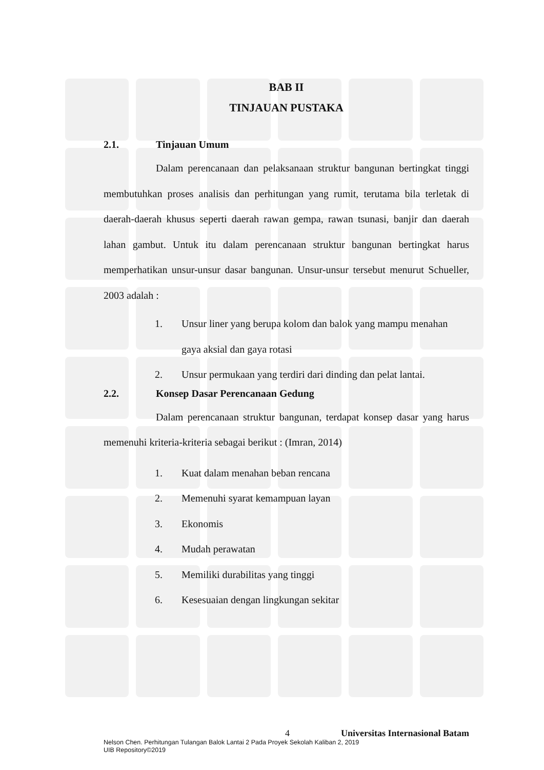BAB II
TINJAUAN PUSTAKA
2.1. Tinjauan Umum
Dalam perencanaan dan pelaksanaan struktur bangunan bertingkat tinggi membutuhkan proses analisis dan perhitungan yang rumit, terutama bila terletak di daerah-daerah khusus seperti daerah rawan gempa, rawan tsunasi, banjir dan daerah lahan gambut. Untuk itu dalam perencanaan struktur bangunan bertingkat harus memperhatikan unsur-unsur dasar bangunan. Unsur-unsur tersebut menurut Schueller, 2003 adalah :
1. Unsur liner yang berupa kolom dan balok yang mampu menahan gaya aksial dan gaya rotasi
2. Unsur permukaan yang terdiri dari dinding dan pelat lantai.
2.2. Konsep Dasar Perencanaan Gedung
Dalam perencanaan struktur bangunan, terdapat konsep dasar yang harus memenuhi kriteria-kriteria sebagai berikut : (Imran, 2014)
1. Kuat dalam menahan beban rencana
2. Memenuhi syarat kemampuan layan
3. Ekonomis
4. Mudah perawatan
5. Memiliki durabilitas yang tinggi
6. Kesesuaian dengan lingkungan sekitar
4 Universitas Internasional Batam
Nelson Chen. Perhitungan Tulangan Balok Lantai 2 Pada Proyek Sekolah Kaliban 2, 2019
UIB Repository©2019